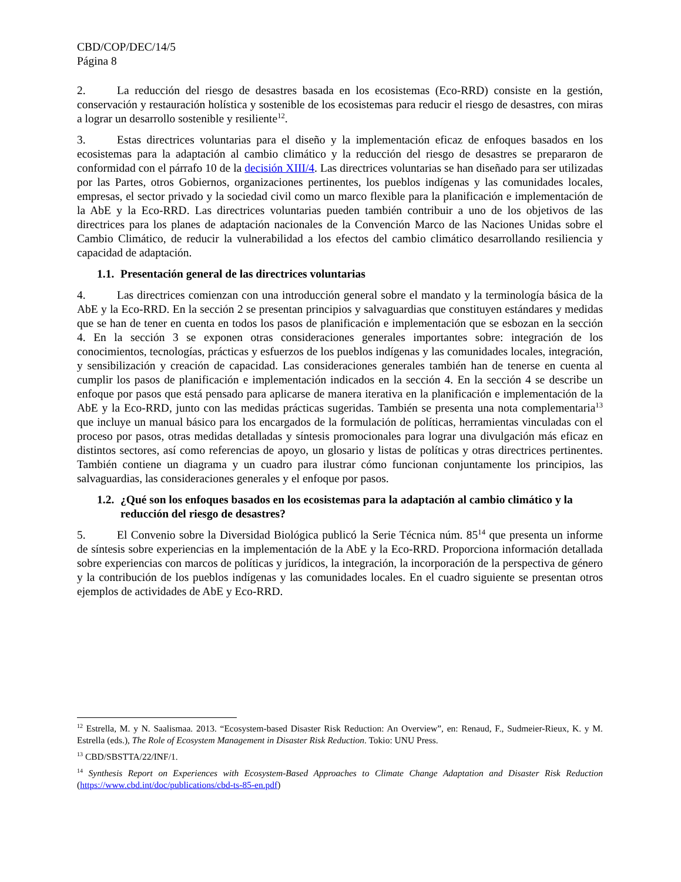CBD/COP/DEC/14/5
Página 8
2. La reducción del riesgo de desastres basada en los ecosistemas (Eco-RRD) consiste en la gestión, conservación y restauración holística y sostenible de los ecosistemas para reducir el riesgo de desastres, con miras a lograr un desarrollo sostenible y resiliente<sup>12</sup>.
3. Estas directrices voluntarias para el diseño y la implementación eficaz de enfoques basados en los ecosistemas para la adaptación al cambio climático y la reducción del riesgo de desastres se prepararon de conformidad con el párrafo 10 de la decisión XIII/4. Las directrices voluntarias se han diseñado para ser utilizadas por las Partes, otros Gobiernos, organizaciones pertinentes, los pueblos indígenas y las comunidades locales, empresas, el sector privado y la sociedad civil como un marco flexible para la planificación e implementación de la AbE y la Eco-RRD. Las directrices voluntarias pueden también contribuir a uno de los objetivos de las directrices para los planes de adaptación nacionales de la Convención Marco de las Naciones Unidas sobre el Cambio Climático, de reducir la vulnerabilidad a los efectos del cambio climático desarrollando resiliencia y capacidad de adaptación.
1.1. Presentación general de las directrices voluntarias
4. Las directrices comienzan con una introducción general sobre el mandato y la terminología básica de la AbE y la Eco-RRD. En la sección 2 se presentan principios y salvaguardias que constituyen estándares y medidas que se han de tener en cuenta en todos los pasos de planificación e implementación que se esbozan en la sección 4. En la sección 3 se exponen otras consideraciones generales importantes sobre: integración de los conocimientos, tecnologías, prácticas y esfuerzos de los pueblos indígenas y las comunidades locales, integración, y sensibilización y creación de capacidad. Las consideraciones generales también han de tenerse en cuenta al cumplir los pasos de planificación e implementación indicados en la sección 4. En la sección 4 se describe un enfoque por pasos que está pensado para aplicarse de manera iterativa en la planificación e implementación de la AbE y la Eco-RRD, junto con las medidas prácticas sugeridas. También se presenta una nota complementaria<sup>13</sup> que incluye un manual básico para los encargados de la formulación de políticas, herramientas vinculadas con el proceso por pasos, otras medidas detalladas y síntesis promocionales para lograr una divulgación más eficaz en distintos sectores, así como referencias de apoyo, un glosario y listas de políticas y otras directrices pertinentes. También contiene un diagrama y un cuadro para ilustrar cómo funcionan conjuntamente los principios, las salvaguardias, las consideraciones generales y el enfoque por pasos.
1.2. ¿Qué son los enfoques basados en los ecosistemas para la adaptación al cambio climático y la reducción del riesgo de desastres?
5. El Convenio sobre la Diversidad Biológica publicó la Serie Técnica núm. 85<sup>14</sup> que presenta un informe de síntesis sobre experiencias en la implementación de la AbE y la Eco-RRD. Proporciona información detallada sobre experiencias con marcos de políticas y jurídicos, la integración, la incorporación de la perspectiva de género y la contribución de los pueblos indígenas y las comunidades locales. En el cuadro siguiente se presentan otros ejemplos de actividades de AbE y Eco-RRD.
<sup>12</sup> Estrella, M. y N. Saalismaa. 2013. “Ecosystem-based Disaster Risk Reduction: An Overview”, en: Renaud, F., Sudmeier-Rieux, K. y M. Estrella (eds.), The Role of Ecosystem Management in Disaster Risk Reduction. Tokio: UNU Press.
<sup>13</sup> CBD/SBSTTA/22/INF/1.
<sup>14</sup> Synthesis Report on Experiences with Ecosystem-Based Approaches to Climate Change Adaptation and Disaster Risk Reduction (https://www.cbd.int/doc/publications/cbd-ts-85-en.pdf)